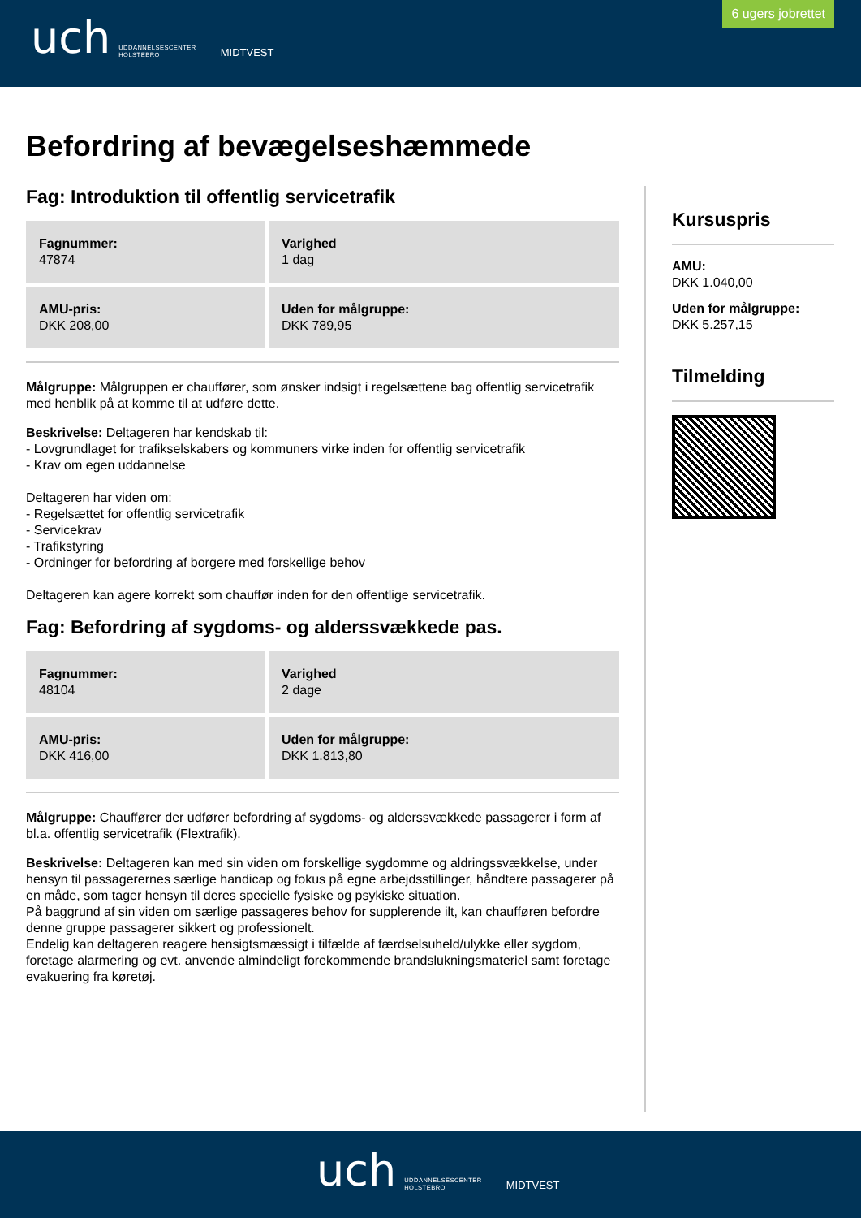uch UDDANNELSESCENTER
HOLSTEBRO MIDTVEST
6 ugers jobrettet
Befordring af bevægelseshæmmede
Fag: Introduktion til offentlig servicetrafik
| Fagnummer: 47874 | Varighed 1 dag |
| AMU-pris: DKK 208,00 | Uden for målgruppe: DKK 789,95 |
Målgruppe: Målgruppen er chauffører, som ønsker indsigt i regelsættene bag offentlig servicetrafik med henblik på at komme til at udføre dette.
Beskrivelse: Deltageren har kendskab til:
- Lovgrundlaget for trafikselskabers og kommuners virke inden for offentlig servicetrafik
- Krav om egen uddannelse
Deltageren har viden om:
- Regelsættet for offentlig servicetrafik
- Servicekrav
- Trafikstyring
- Ordninger for befordring af borgere med forskellige behov
Deltageren kan agere korrekt som chauffør inden for den offentlige servicetrafik.
Fag: Befordring af sygdoms- og alderssvækkede pas.
| Fagnummer: 48104 | Varighed 2 dage |
| AMU-pris: DKK 416,00 | Uden for målgruppe: DKK 1.813,80 |
Målgruppe: Chauffører der udfører befordring af sygdoms- og alderssvækkede passagerer i form af bl.a. offentlig servicetrafik (Flextrafik).
Beskrivelse: Deltageren kan med sin viden om forskellige sygdomme og aldringssvækkelse, under hensyn til passagerernes særlige handicap og fokus på egne arbejdsstillinger, håndtere passagerer på en måde, som tager hensyn til deres specielle fysiske og psykiske situation.
På baggrund af sin viden om særlige passageres behov for supplerende ilt, kan chaufføren befordre denne gruppe passagerer sikkert og professionelt.
Endelig kan deltageren reagere hensigtsmæssigt i tilfælde af færdselsuheld/ulykke eller sygdom, foretage alarmering og evt. anvende almindeligt forekommende brandslukningsmateriel samt foretage evakuering fra køretøj.
Kursuspris
AMU:
DKK 1.040,00
Uden for målgruppe:
DKK 5.257,15
Tilmelding
uch UDDANNELSESCENTER
HOLSTEBRO MIDTVEST